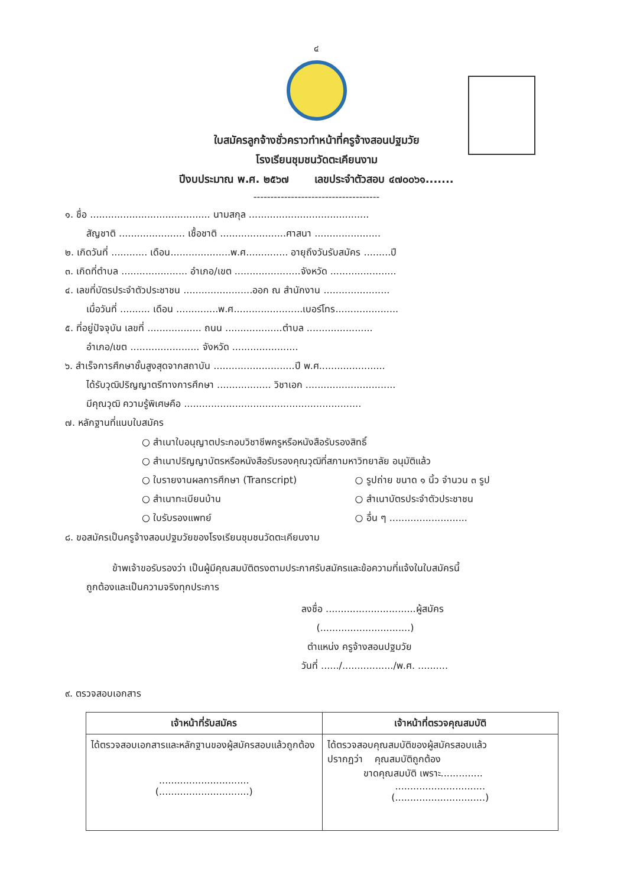๔
ใบสมัครลูกจ้างชั่วคราวทำหน้าที่ครูจ้างสอนปฐมวัย
โรงเรียนชุมชนวัดตะเคียนงาม
ปีงบประมาณ พ.ศ. ๒๕๖๗ เลขประจำตัวสอบ ๔๗๐๐๖๑.......
-------------------------------------
๑. ชื่อ ........................................ นามสกุล ........................................
สัญชาติ ...................... เชื้อชาติ ......................ศาสนา ......................
๒. เกิดวันที่ ............ เดือน....................พ.ศ.............. อายุถึงวันรับสมัคร .........ปี
๓. เกิดที่ตำบล ...................... อำเภอ/เขต ......................จังหวัด ......................
๔. เลขที่บัตรประจำตัวประชาชน .......................ออก ณ สำนักงาน ......................
เมื่อวันที่ .......... เดือน ..............พ.ศ.......................เบอร์โทร.....................
๕. ที่อยู่ปัจจุบัน เลขที่ .................. ถนน ...................ตำบล ......................
อำเภอ/เขต ....................... จังหวัด ......................
๖. สำเร็จการศึกษาชั้นสูงสุดจากสถาบัน ...........................ปี พ.ศ......................
ได้รับวุฒิปริญญาตรีทางการศึกษา .................. วิชาเอก ..............................
มีคุณวุฒิ ความรู้พิเศษคือ ...........................................................
๗. หลักฐานที่แนบใบสมัคร
○ สำเนาใบอนุญาตประกอบวิชาชีพครูหรือหนังสือรับรองสิทธิ์
○ สำเนาปริญญาบัตรหรือหนังสือรับรองคุณวุฒิที่สภามหาวิทยาลัย อนุมัติแล้ว
○ ใบรายงานผลการศึกษา (Transcript) ○ รูปถ่าย ขนาด ๑ นิ้ว จำนวน ๓ รูป
○ สำเนาทะเบียนบ้าน ○ สำเนาบัตรประจำตัวประชาชน
○ ใบรับรองแพทย์ ○ อื่น ๆ ..........................
๘. ขอสมัครเป็นครูจ้างสอนปฐมวัยของโรงเรียนชุมชนวัดตะเคียนงาม
ข้าพเจ้าขอรับรองว่า เป็นผู้มีคุณสมบัติตรงตามประกาศรับสมัครและข้อความที่แจ้งในใบสมัครนี้
ถูกต้องและเป็นความจริงทุกประการ
ลงชื่อ ..............................ผู้สมัคร
(..............................)
ตำแหน่ง ครูจ้างสอนปฐมวัย
วันที่ ....../................./พ.ศ. ..........
๙. ตรวจสอบเอกสาร
| เจ้าหน้าที่รับสมัคร | เจ้าหน้าที่ตรวจคุณสมบัติ |
| --- | --- |
| ได้ตรวจสอบเอกสารและหลักฐานของผู้สมัครสอบแล้วถูกต้อง .............................. (..............................) | ได้ตรวจสอบคุณสมบัติของผู้สมัครสอบแล้ว ปรากฏว่า คุณสมบัติถูกต้อง ขาดคุณสมบัติ เพราะ.............. .............................. (..............................) |